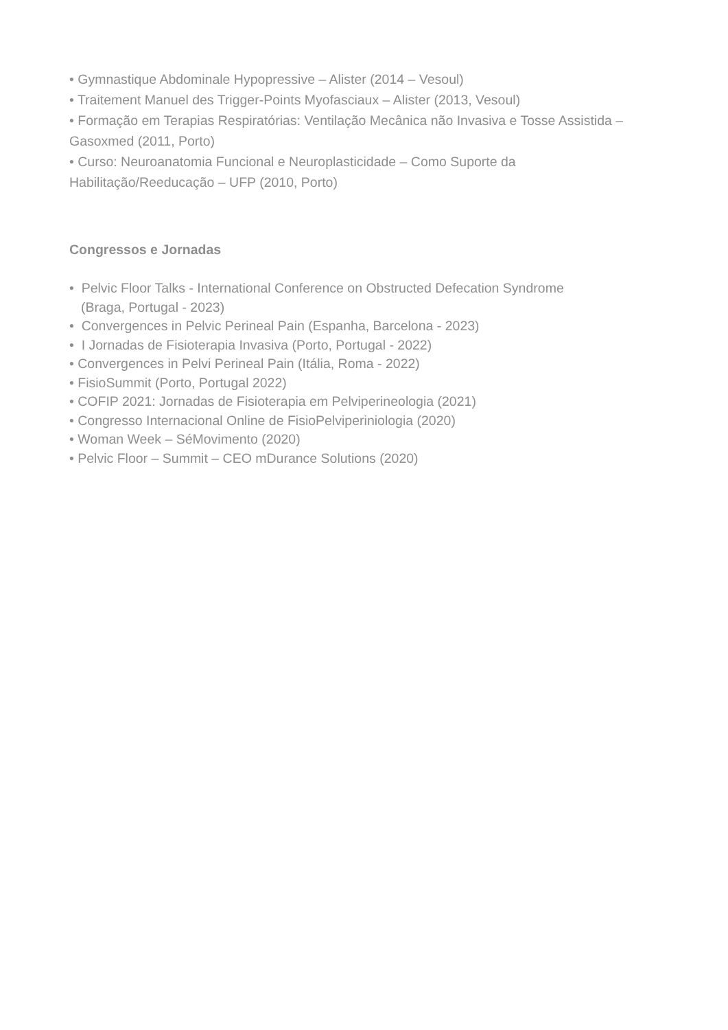• Gymnastique Abdominale Hypopressive – Alister (2014 – Vesoul)
• Traitement Manuel des Trigger-Points Myofasciaux – Alister (2013, Vesoul)
• Formação em Terapias Respiratórias: Ventilação Mecânica não Invasiva e Tosse Assistida – Gasoxmed (2011, Porto)
• Curso: Neuroanatomia Funcional e Neuroplasticidade – Como Suporte da Habilitação/Reeducação – UFP (2010, Porto)
Congressos e Jornadas
• Pelvic Floor Talks - International Conference on Obstructed Defecation Syndrome
(Braga, Portugal - 2023)
• Convergences in Pelvic Perineal Pain (Espanha, Barcelona - 2023)
• I Jornadas de Fisioterapia Invasiva (Porto, Portugal - 2022)
• Convergences in Pelvi Perineal Pain (Itália, Roma - 2022)
• FisioSummit (Porto, Portugal 2022)
• COFIP 2021: Jornadas de Fisioterapia em Pelviperineologia (2021)
• Congresso Internacional Online de FisioPelviperiniologia (2020)
• Woman Week – SéMovimento (2020)
• Pelvic Floor – Summit – CEO mDurance Solutions (2020)